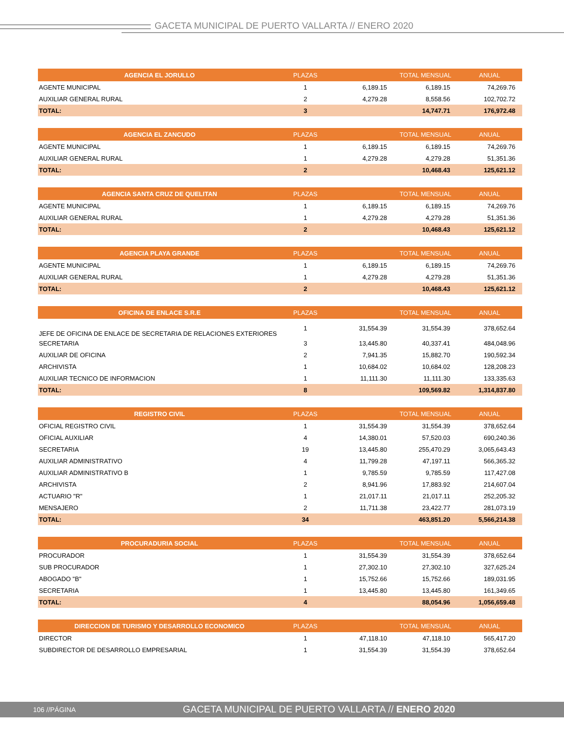GACETA MUNICIPAL DE PUERTO VALLARTA // ENERO 2020
| AGENCIA EL JORULLO | PLAZAS | | TOTAL MENSUAL | ANUAL |
| --- | --- | --- | --- | --- |
| AGENTE MUNICIPAL | 1 | 6,189.15 | 6,189.15 | 74,269.76 |
| AUXILIAR GENERAL RURAL | 2 | 4,279.28 | 8,558.56 | 102,702.72 |
| TOTAL: | 3 | | 14,747.71 | 176,972.48 |
| AGENCIA EL ZANCUDO | PLAZAS | | TOTAL MENSUAL | ANUAL |
| --- | --- | --- | --- | --- |
| AGENTE MUNICIPAL | 1 | 6,189.15 | 6,189.15 | 74,269.76 |
| AUXILIAR GENERAL RURAL | 1 | 4,279.28 | 4,279.28 | 51,351.36 |
| TOTAL: | 2 | | 10,468.43 | 125,621.12 |
| AGENCIA SANTA CRUZ DE QUELITAN | PLAZAS | | TOTAL MENSUAL | ANUAL |
| --- | --- | --- | --- | --- |
| AGENTE MUNICIPAL | 1 | 6,189.15 | 6,189.15 | 74,269.76 |
| AUXILIAR GENERAL RURAL | 1 | 4,279.28 | 4,279.28 | 51,351.36 |
| TOTAL: | 2 | | 10,468.43 | 125,621.12 |
| AGENCIA PLAYA GRANDE | PLAZAS | | TOTAL MENSUAL | ANUAL |
| --- | --- | --- | --- | --- |
| AGENTE MUNICIPAL | 1 | 6,189.15 | 6,189.15 | 74,269.76 |
| AUXILIAR GENERAL RURAL | 1 | 4,279.28 | 4,279.28 | 51,351.36 |
| TOTAL: | 2 | | 10,468.43 | 125,621.12 |
| OFICINA DE ENLACE S.R.E | PLAZAS | | TOTAL MENSUAL | ANUAL |
| --- | --- | --- | --- | --- |
| JEFE DE OFICINA DE ENLACE DE SECRETARIA DE RELACIONES EXTERIORES | 1 | 31,554.39 | 31,554.39 | 378,652.64 |
| SECRETARIA | 3 | 13,445.80 | 40,337.41 | 484,048.96 |
| AUXILIAR DE OFICINA | 2 | 7,941.35 | 15,882.70 | 190,592.34 |
| ARCHIVISTA | 1 | 10,684.02 | 10,684.02 | 128,208.23 |
| AUXILIAR TECNICO DE INFORMACION | 1 | 11,111.30 | 11,111.30 | 133,335.63 |
| TOTAL: | 8 | | 109,569.82 | 1,314,837.80 |
| REGISTRO CIVIL | PLAZAS | | TOTAL MENSUAL | ANUAL |
| --- | --- | --- | --- | --- |
| OFICIAL REGISTRO CIVIL | 1 | 31,554.39 | 31,554.39 | 378,652.64 |
| OFICIAL AUXILIAR | 4 | 14,380.01 | 57,520.03 | 690,240.36 |
| SECRETARIA | 19 | 13,445.80 | 255,470.29 | 3,065,643.43 |
| AUXILIAR ADMINISTRATIVO | 4 | 11,799.28 | 47,197.11 | 566,365.32 |
| AUXILIAR ADMINISTRATIVO B | 1 | 9,785.59 | 9,785.59 | 117,427.08 |
| ARCHIVISTA | 2 | 8,941.96 | 17,883.92 | 214,607.04 |
| ACTUARIO "R" | 1 | 21,017.11 | 21,017.11 | 252,205.32 |
| MENSAJERO | 2 | 11,711.38 | 23,422.77 | 281,073.19 |
| TOTAL: | 34 | | 463,851.20 | 5,566,214.38 |
| PROCURADURIA SOCIAL | PLAZAS | | TOTAL MENSUAL | ANUAL |
| --- | --- | --- | --- | --- |
| PROCURADOR | 1 | 31,554.39 | 31,554.39 | 378,652.64 |
| SUB PROCURADOR | 1 | 27,302.10 | 27,302.10 | 327,625.24 |
| ABOGADO "B" | 1 | 15,752.66 | 15,752.66 | 189,031.95 |
| SECRETARIA | 1 | 13,445.80 | 13,445.80 | 161,349.65 |
| TOTAL: | 4 | | 88,054.96 | 1,056,659.48 |
| DIRECCION DE TURISMO Y DESARROLLO ECONOMICO | PLAZAS | | TOTAL MENSUAL | ANUAL |
| --- | --- | --- | --- | --- |
| DIRECTOR | 1 | 47,118.10 | 47,118.10 | 565,417.20 |
| SUBDIRECTOR DE DESARROLLO EMPRESARIAL | 1 | 31,554.39 | 31,554.39 | 378,652.64 |
106 //PÁGINA GACETA MUNICIPAL DE PUERTO VALLARTA // ENERO 2020